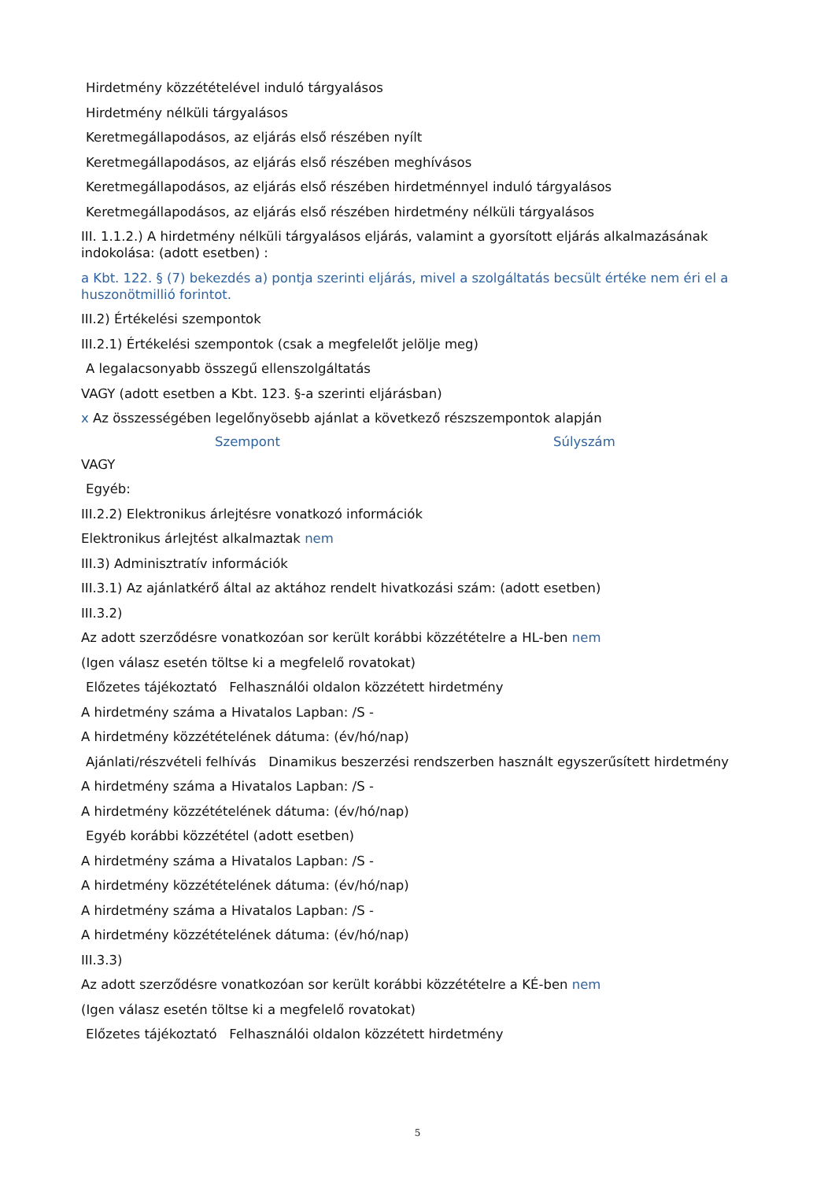Hirdetmény közzétételével induló tárgyalásos
Hirdetmény nélküli tárgyalásos
Keretmegállapodásos, az eljárás első részében nyílt
Keretmegállapodásos, az eljárás első részében meghívásos
Keretmegállapodásos, az eljárás első részében hirdetménnyel induló tárgyalásos
Keretmegállapodásos, az eljárás első részében hirdetmény nélküli tárgyalásos
III. 1.1.2.) A hirdetmény nélküli tárgyalásos eljárás, valamint a gyorsított eljárás alkalmazásának indokolása: (adott esetben) :
a Kbt. 122. § (7) bekezdés a) pontja szerinti eljárás, mivel a szolgáltatás becsült értéke nem éri el a huszonötmillió forintot.
III.2) Értékelési szempontok
III.2.1) Értékelési szempontok (csak a megfelelőt jelölje meg)
A legalacsonyabb összegű ellenszolgáltatás
VAGY (adott esetben a Kbt. 123. §-a szerinti eljárásban)
x Az összességében legelőnyösebb ajánlat a következő részszempontok alapján
Szempont Súlyszám
VAGY
Egyéb:
III.2.2) Elektronikus árlejtésre vonatkozó információk
Elektronikus árlejtést alkalmaztak nem
III.3) Adminisztratív információk
III.3.1) Az ajánlatkérő által az aktához rendelt hivatkozási szám: (adott esetben)
III.3.2)
Az adott szerződésre vonatkozóan sor került korábbi közzétételre a HL-ben nem
(Igen válasz esetén töltse ki a megfelelő rovatokat)
Előzetes tájékoztató Felhasználói oldalon közzétett hirdetmény
A hirdetmény száma a Hivatalos Lapban: /S -
A hirdetmény közzétételének dátuma: (év/hó/nap)
Ajánlati/részvételi felhívás Dinamikus beszerzési rendszerben használt egyszerűsített hirdetmény
A hirdetmény száma a Hivatalos Lapban: /S -
A hirdetmény közzétételének dátuma: (év/hó/nap)
Egyéb korábbi közzététel (adott esetben)
A hirdetmény száma a Hivatalos Lapban: /S -
A hirdetmény közzétételének dátuma: (év/hó/nap)
A hirdetmény száma a Hivatalos Lapban: /S -
A hirdetmény közzétételének dátuma: (év/hó/nap)
III.3.3)
Az adott szerződésre vonatkozóan sor került korábbi közzétételre a KÉ-ben nem
(Igen válasz esetén töltse ki a megfelelő rovatokat)
Előzetes tájékoztató Felhasználói oldalon közzétett hirdetmény
5